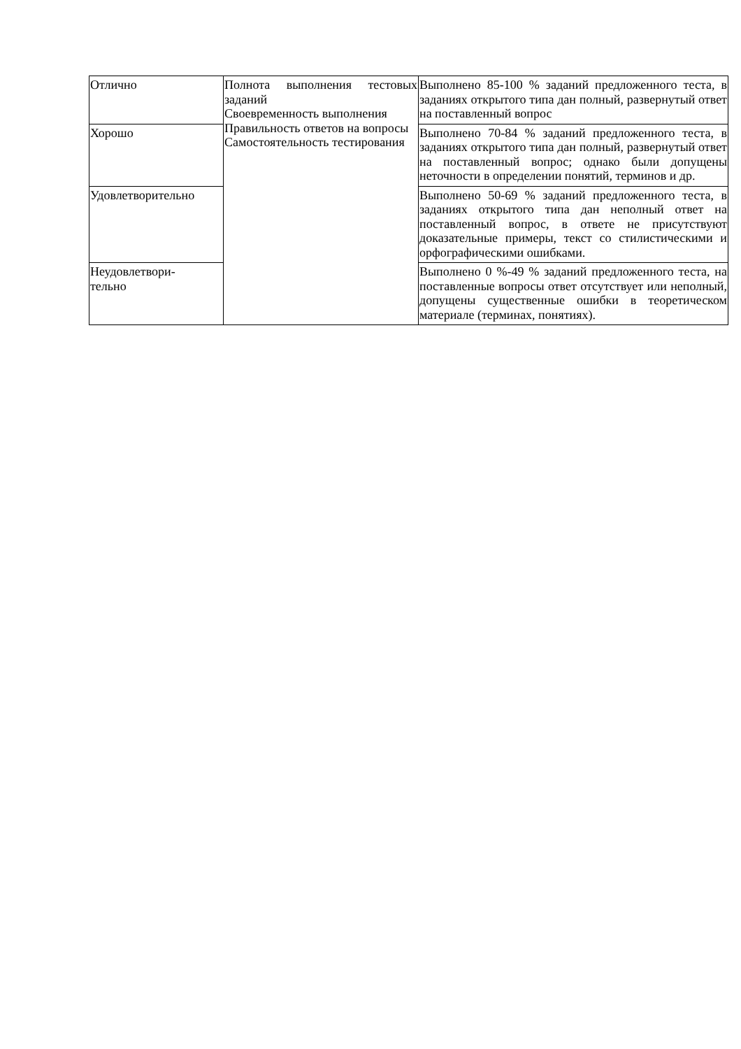| Отлично | Полнота выполнения тестовых заданий Своевременность выполнения Правильность ответов на вопросы Самостоятельность тестирования | Выполнено 85-100 % заданий предложенного теста, в заданиях открытого типа дан полный, развернутый ответ на поставленный вопрос |
| Хорошо | | Выполнено 70-84 % заданий предложенного теста, в заданиях открытого типа дан полный, развернутый ответ на поставленный вопрос; однако были допущены неточности в определении понятий, терминов и др. |
| Удовлетворительно | | Выполнено 50-69 % заданий предложенного теста, в заданиях открытого типа дан неполный ответ на поставленный вопрос, в ответе не присутствуют доказательные примеры, текст со стилистическими и орфографическими ошибками. |
| Неудовлетвори- тельно | | Выполнено 0 %-49 % заданий предложенного теста, на поставленные вопросы ответ отсутствует или неполный, допущены существенные ошибки в теоретическом материале (терминах, понятиях). |